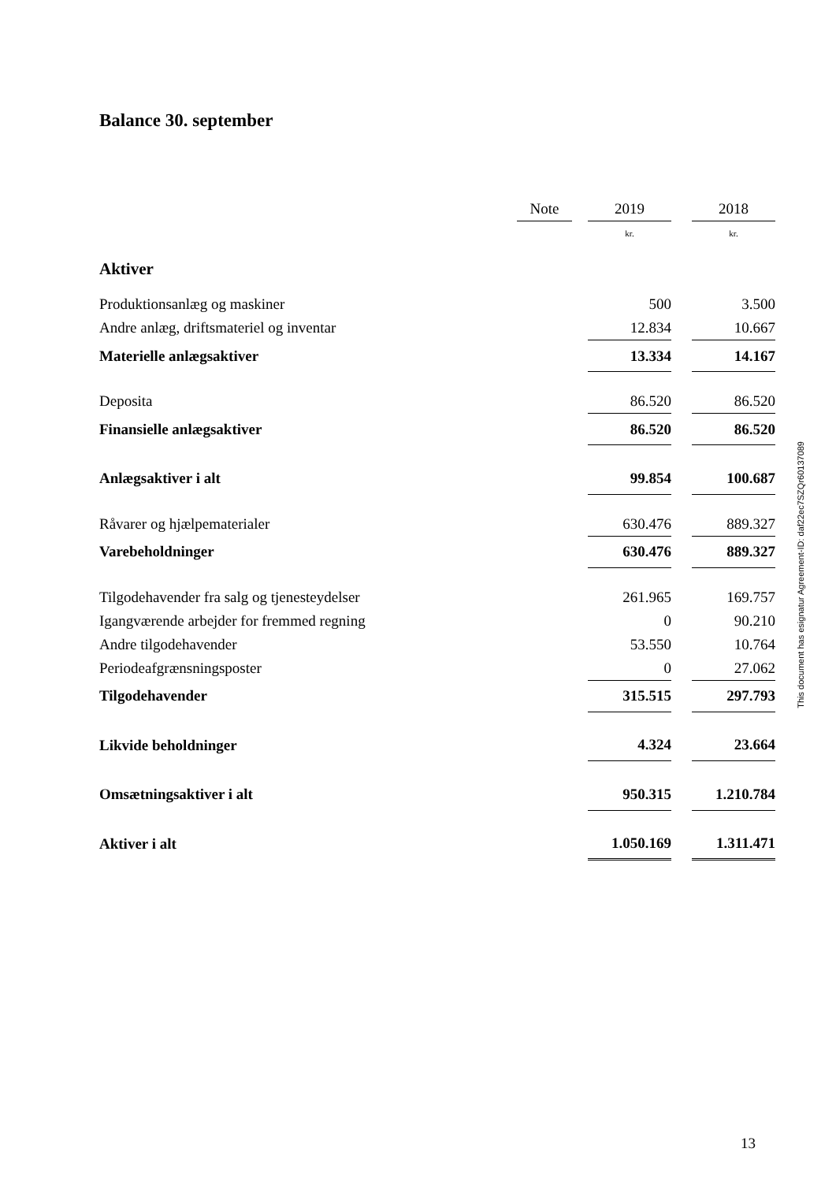Balance 30. september
| | Note | | 2019 | | 2018 |
| --- | --- | --- | --- | --- | --- |
| | | | kr. | | kr. |
| Aktiver | | | | | |
| Produktionsanlæg og maskiner | | | 500 | | 3.500 |
| Andre anlæg, driftsmateriel og inventar | | | 12.834 | | 10.667 |
| Materielle anlægsaktiver | | | 13.334 | | 14.167 |
| Deposita | | | 86.520 | | 86.520 |
| Finansielle anlægsaktiver | | | 86.520 | | 86.520 |
| Anlægsaktiver i alt | | | 99.854 | | 100.687 |
| Råvarer og hjælpematerialer | | | 630.476 | | 889.327 |
| Varebeholdninger | | | 630.476 | | 889.327 |
| Tilgodehavender fra salg og tjenesteydelser | | | 261.965 | | 169.757 |
| Igangværende arbejder for fremmed regning | | | 0 | | 90.210 |
| Andre tilgodehavender | | | 53.550 | | 10.764 |
| Periodeafgrænsningsposter | | | 0 | | 27.062 |
| Tilgodehavender | | | 315.515 | | 297.793 |
| Likvide beholdninger | | | 4.324 | | 23.664 |
| Omsætningsaktiver i alt | | | 950.315 | | 1.210.784 |
| Aktiver i alt | | | 1.050.169 | | 1.311.471 |
This document has esignatur Agreement-ID: daf22ec7SZQr60137089
13